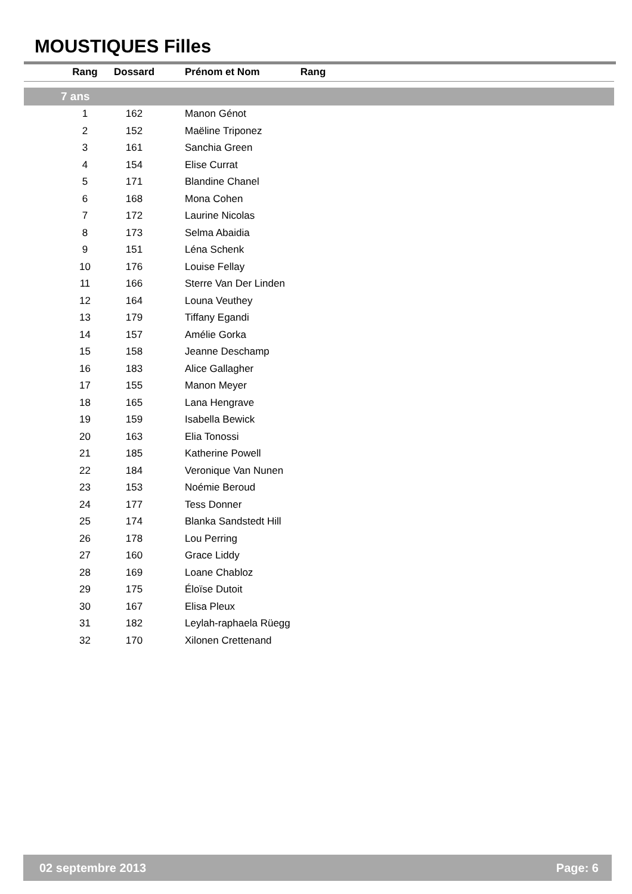MOUSTIQUES Filles
| Rang | | |
| --- | --- | --- |
| | Rang | Dossard | Prénom et Nom |
| --- | --- | --- | --- |
| 7 ans | | | |
| | 1 | 162 | Manon Génot |
| | 2 | 152 | Maëline Triponez |
| | 3 | 161 | Sanchia Green |
| | 4 | 154 | Elise Currat |
| | 5 | 171 | Blandine Chanel |
| | 6 | 168 | Mona Cohen |
| | 7 | 172 | Laurine Nicolas |
| | 8 | 173 | Selma Abaidia |
| | 9 | 151 | Léna Schenk |
| | 10 | 176 | Louise Fellay |
| | 11 | 166 | Sterre Van Der Linden |
| | 12 | 164 | Louna Veuthey |
| | 13 | 179 | Tiffany Egandi |
| | 14 | 157 | Amélie Gorka |
| | 15 | 158 | Jeanne Deschamp |
| | 16 | 183 | Alice Gallagher |
| | 17 | 155 | Manon Meyer |
| | 18 | 165 | Lana Hengrave |
| | 19 | 159 | Isabella Bewick |
| | 20 | 163 | Elia Tonossi |
| | 21 | 185 | Katherine Powell |
| | 22 | 184 | Veronique Van Nunen |
| | 23 | 153 | Noémie Beroud |
| | 24 | 177 | Tess Donner |
| | 25 | 174 | Blanka Sandstedt Hill |
| | 26 | 178 | Lou Perring |
| | 27 | 160 | Grace Liddy |
| | 28 | 169 | Loane Chabloz |
| | 29 | 175 | Éloïse Dutoit |
| | 30 | 167 | Elisa Pleux |
| | 31 | 182 | Leylah-raphaela Rüegg |
| | 32 | 170 | Xilonen Crettenand |
02 septembre 2013 Page: 6